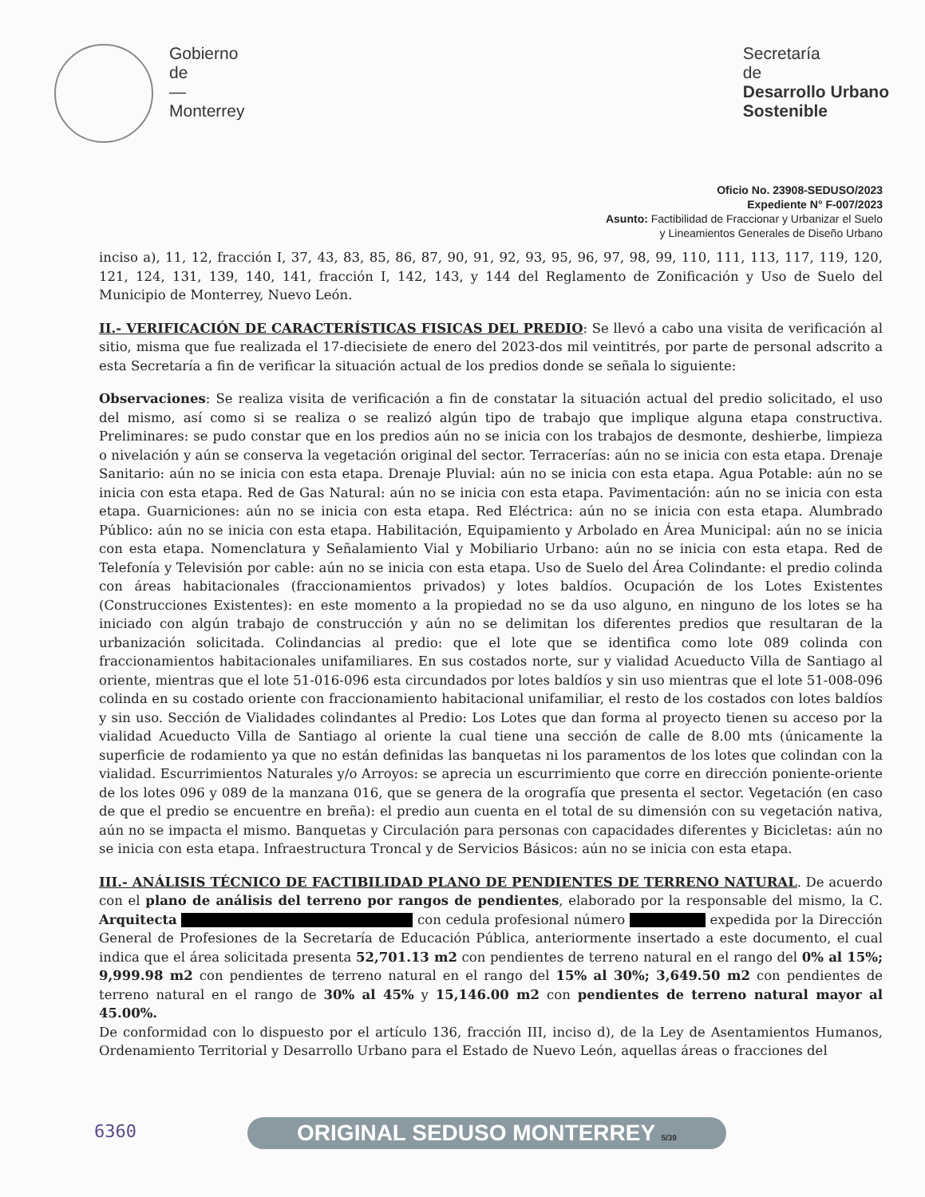Gobierno
de
—
Monterrey
Secretaría
de
Desarrollo Urbano
Sostenible
Oficio No. 23908-SEDUSO/2023
Expediente N° F-007/2023
Asunto: Factibilidad de Fraccionar y Urbanizar el Suelo
y Lineamientos Generales de Diseño Urbano
inciso a), 11, 12, fracción I, 37, 43, 83, 85, 86, 87, 90, 91, 92, 93, 95, 96, 97, 98, 99, 110, 111, 113, 117, 119, 120, 121, 124, 131, 139, 140, 141, fracción I, 142, 143, y 144 del Reglamento de Zonificación y Uso de Suelo del Municipio de Monterrey, Nuevo León.
II.- VERIFICACIÓN DE CARACTERÍSTICAS FISICAS DEL PREDIO: Se llevó a cabo una visita de verificación al sitio, misma que fue realizada el 17-diecisiete de enero del 2023-dos mil veintitrés, por parte de personal adscrito a esta Secretaría a fin de verificar la situación actual de los predios donde se señala lo siguiente:
Observaciones: Se realiza visita de verificación a fin de constatar la situación actual del predio solicitado, el uso del mismo, así como si se realiza o se realizó algún tipo de trabajo que implique alguna etapa constructiva. Preliminares: se pudo constar que en los predios aún no se inicia con los trabajos de desmonte, deshierbe, limpieza o nivelación y aún se conserva la vegetación original del sector. Terracerías: aún no se inicia con esta etapa. Drenaje Sanitario: aún no se inicia con esta etapa. Drenaje Pluvial: aún no se inicia con esta etapa. Agua Potable: aún no se inicia con esta etapa. Red de Gas Natural: aún no se inicia con esta etapa. Pavimentación: aún no se inicia con esta etapa. Guarniciones: aún no se inicia con esta etapa. Red Eléctrica: aún no se inicia con esta etapa. Alumbrado Público: aún no se inicia con esta etapa. Habilitación, Equipamiento y Arbolado en Área Municipal: aún no se inicia con esta etapa. Nomenclatura y Señalamiento Vial y Mobiliario Urbano: aún no se inicia con esta etapa. Red de Telefonía y Televisión por cable: aún no se inicia con esta etapa. Uso de Suelo del Área Colindante: el predio colinda con áreas habitacionales (fraccionamientos privados) y lotes baldíos. Ocupación de los Lotes Existentes (Construcciones Existentes): en este momento a la propiedad no se da uso alguno, en ninguno de los lotes se ha iniciado con algún trabajo de construcción y aún no se delimitan los diferentes predios que resultaran de la urbanización solicitada. Colindancias al predio: que el lote que se identifica como lote 089 colinda con fraccionamientos habitacionales unifamiliares. En sus costados norte, sur y vialidad Acueducto Villa de Santiago al oriente, mientras que el lote 51-016-096 esta circundados por lotes baldíos y sin uso mientras que el lote 51-008-096 colinda en su costado oriente con fraccionamiento habitacional unifamiliar, el resto de los costados con lotes baldíos y sin uso. Sección de Vialidades colindantes al Predio: Los Lotes que dan forma al proyecto tienen su acceso por la vialidad Acueducto Villa de Santiago al oriente la cual tiene una sección de calle de 8.00 mts (únicamente la superficie de rodamiento ya que no están definidas las banquetas ni los paramentos de los lotes que colindan con la vialidad. Escurrimientos Naturales y/o Arroyos: se aprecia un escurrimiento que corre en dirección poniente-oriente de los lotes 096 y 089 de la manzana 016, que se genera de la orografía que presenta el sector. Vegetación (en caso de que el predio se encuentre en breña): el predio aun cuenta en el total de su dimensión con su vegetación nativa, aún no se impacta el mismo. Banquetas y Circulación para personas con capacidades diferentes y Bicicletas: aún no se inicia con esta etapa. Infraestructura Troncal y de Servicios Básicos: aún no se inicia con esta etapa.
III.- ANÁLISIS TÉCNICO DE FACTIBILIDAD PLANO DE PENDIENTES DE TERRENO NATURAL. De acuerdo con el plano de análisis del terreno por rangos de pendientes, elaborado por la responsable del mismo, la C. Arquitecta con cedula profesional número expedida por la Dirección General de Profesiones de la Secretaría de Educación Pública, anteriormente insertado a este documento, el cual indica que el área solicitada presenta 52,701.13 m2 con pendientes de terreno natural en el rango del 0% al 15%; 9,999.98 m2 con pendientes de terreno natural en el rango del 15% al 30%; 3,649.50 m2 con pendientes de terreno natural en el rango de 30% al 45% y 15,146.00 m2 con pendientes de terreno natural mayor al 45.00%.
De conformidad con lo dispuesto por el artículo 136, fracción III, inciso d), de la Ley de Asentamientos Humanos, Ordenamiento Territorial y Desarrollo Urbano para el Estado de Nuevo León, aquellas áreas o fracciones del
6360 ORIGINAL SEDUSO MONTERREY 5/39